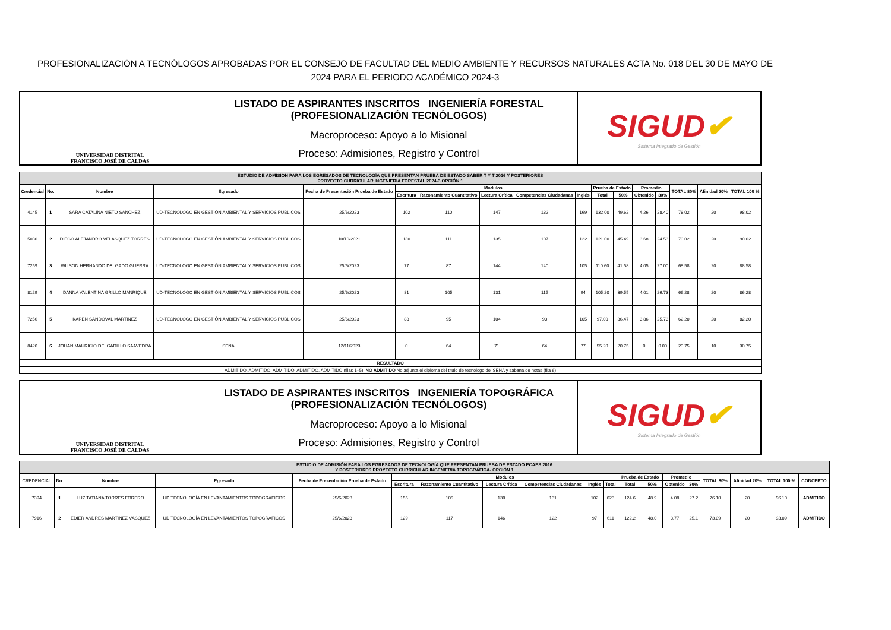PROFESIONALIZACIÓN A TECNÓLOGOS APROBADAS POR EL CONSEJO DE FACULTAD DEL MEDIO AMBIENTE Y RECURSOS NATURALES ACTA No. 018 DEL 30 DE MAYO DE 2024 PARA EL PERIODO ACADÉMICO 2024-3
| UNIVERSIDAD DISTRITAL FRANCISCO JOSÉ DE CALDAS | LISTADO DE ASPIRANTES INSCRITOS INGENIERÍA FORESTAL (PROFESIONALIZACIÓN TECNÓLOGOS) | SIGUD ✔ Sistema Integrado de Gestión |
| | Macroproceso: Apoyo a lo Misional | |
| | Proceso: Admisiones, Registro y Control | |
| ESTUDIO DE ADMISIÓN PARA LOS EGRESADOS DE TECNOLOGÍA QUE PRESENTAN PRUEBA DE ESTADO SABER T Y T 2016 Y POSTERIORES PROYECTO CURRICULAR INGENIERIA FORESTAL 2024-3 OPCIÓN 1 | | | | | | | | | | | | | | | | |
| --- | --- | --- | --- | --- | --- | --- | --- | --- | --- | --- | --- | --- | --- | --- | --- | --- |
| Credencial | No. | Nombre | Egresado | Fecha de Presentación Prueba de Estado | Modulos | | | | | Prueba de Estado | | Promedio | | TOTAL 80% | Afinidad 20% | TOTAL 100 % |
| | | | | | Escritura | Razonamiento Cuantitativo | Lectura Crítica | Competencias Ciudadanas | Inglés | Total | 50% | Obtenido | 30% | | | |
| 4145 | 1 | SARA CATALINA NIETO SANCHEZ | UD-TECNOLOGO EN GESTIÓN AMBIENTAL Y SERVICIOS PUBLICOS | 25/6/2023 | 102 | 110 | 147 | 132 | 169 | 132.00 | 49.62 | 4.26 | 28.40 | 78.02 | 20 | 98.02 |
| 5030 | 2 | DIEGO ALEJANDRO VELASQUEZ TORRES | UD-TECNOLOGO EN GESTIÓN AMBIENTAL Y SERVICIOS PUBLICOS | 10/10/2021 | 130 | 111 | 135 | 107 | 122 | 121.00 | 45.49 | 3.68 | 24.53 | 70.02 | 20 | 90.02 |
| 7259 | 3 | WILSON HERNANDO DELGADO GUERRA | UD-TECNOLOGO EN GESTIÓN AMBIENTAL Y SERVICIOS PUBLICOS | 25/6/2023 | 77 | 87 | 144 | 140 | 105 | 110.60 | 41.58 | 4.05 | 27.00 | 68.58 | 20 | 88.58 |
| 8129 | 4 | DANNA VALENTINA GRILLO MANRIQUE | UD-TECNOLOGO EN GESTIÓN AMBIENTAL Y SERVICIOS PUBLICOS | 25/6/2023 | 81 | 105 | 131 | 115 | 94 | 105.20 | 39.55 | 4.01 | 26.73 | 66.28 | 20 | 86.28 |
| 7256 | 5 | KAREN SANDOVAL MARTINEZ | UD-TECNOLOGO EN GESTIÓN AMBIENTAL Y SERVICIOS PUBLICOS | 25/6/2023 | 88 | 95 | 104 | 93 | 105 | 97.00 | 36.47 | 3.86 | 25.73 | 62.20 | 20 | 82.20 |
| 8426 | 6 | JOHAN MAURICIO DELGADILLO SAAVEDRA | SENA | 12/11/2023 | 0 | 64 | 71 | 64 | 77 | 55.20 | 20.75 | 0 | 0.00 | 20.75 | 10 | 30.75 |
| RESULTADO |
| --- |
| ADMITIDO, ADMITIDO, ADMITIDO, ADMITIDO, ADMITIDO (filas 1–5); NO ADMITIDO No adjunta el diploma del titulo de tecnólogo del SENA y sabana de notas (fila 6) |
| UNIVERSIDAD DISTRITAL FRANCISCO JOSÉ DE CALDAS | LISTADO DE ASPIRANTES INSCRITOS INGENIERÍA TOPOGRÁFICA (PROFESIONALIZACIÓN TECNÓLOGOS) | SIGUD ✔ Sistema Integrado de Gestión |
| | Macroproceso: Apoyo a lo Misional | |
| | Proceso: Admisiones, Registro y Control | |
| ESTUDIO DE ADMISIÓN PARA LOS EGRESADOS DE TECNOLOGÍA QUE PRESENTAN PRUEBA DE ESTADO ECAES 2016 Y POSTERIORES PROYECTO CURRICULAR INGENIERIA TOPOGRÁFICA- OPCIÓN 1 | | | | | | | | | | | | | | | | | | |
| --- | --- | --- | --- | --- | --- | --- | --- | --- | --- | --- | --- | --- | --- | --- | --- | --- | --- | --- |
| CREDENCIAL | No. | Nombre | Egresado | Fecha de Presentación Prueba de Estado | Modulos | | | | | | Prueba de Estado | | Promedio | | TOTAL 80% | Afinidad 20% | TOTAL 100 % | CONCEPTO |
| | | | | | Escritura | Razonamiento Cuantitativo | Lectura Crítica | Competencias Ciudadanas | Inglés | Total | Total | 50% | Obtenido | 30% | | | | |
| 7394 | 1 | LUZ TATIANA TORRES FORERO | UD TECNOLOGÍA EN LEVANTAMIENTOS TOPOGRAFICOS | 25/6/2023 | 155 | 105 | 130 | 131 | 102 | 623 | 124.6 | 48.9 | 4.08 | 27.2 | 76.10 | 20 | 96.10 | ADMITIDO |
| 7916 | 2 | EDIER ANDRES MARTINEZ VASQUEZ | UD TECNOLOGÍA EN LEVANTAMIENTOS TOPOGRAFICOS | 25/6/2023 | 129 | 117 | 146 | 122 | 97 | 611 | 122.2 | 48.0 | 3.77 | 25.1 | 73.09 | 20 | 93.09 | ADMITIDO |